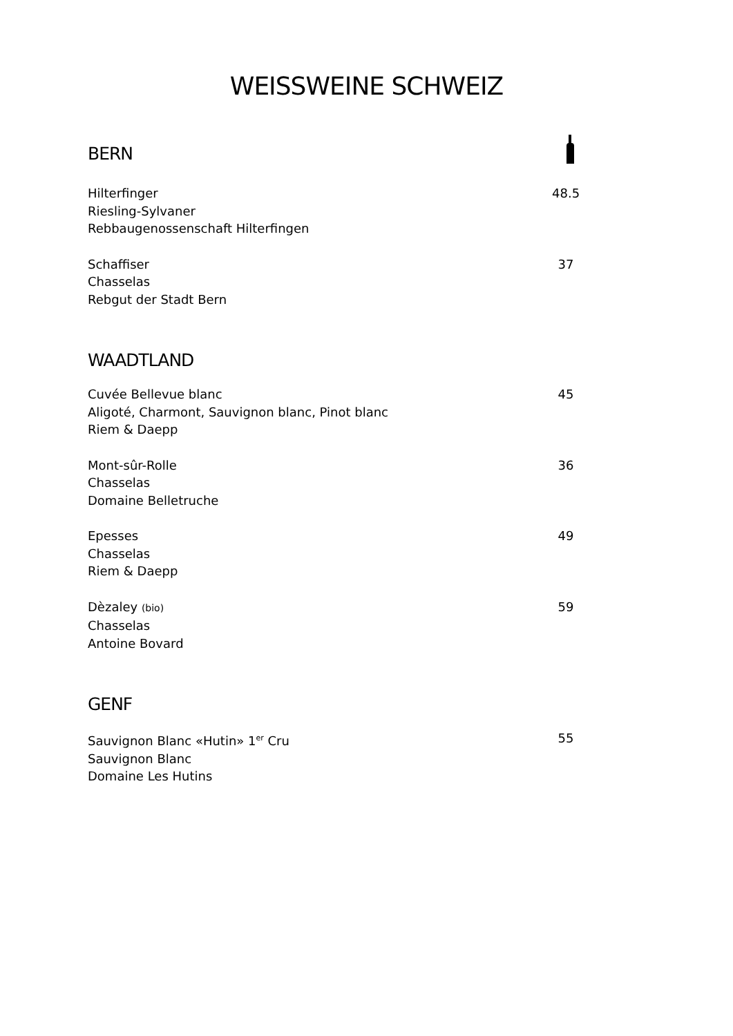WEISSWEINE SCHWEIZ
BERN
Hilterfinger
Riesling-Sylvaner
Rebbaugenossenschaft Hilterfingen
48.5
Schaffiser
Chasselas
Rebgut der Stadt Bern
37
WAADTLAND
Cuvée Bellevue blanc
Aligoté, Charmont, Sauvignon blanc, Pinot blanc
Riem & Daepp
45
Mont-sûr-Rolle
Chasselas
Domaine Belletruche
36
Epesses
Chasselas
Riem & Daepp
49
Dèzaley (bio)
Chasselas
Antoine Bovard
59
GENF
Sauvignon Blanc «Hutin» 1<sup>er</sup> Cru
Sauvignon Blanc
Domaine Les Hutins
55